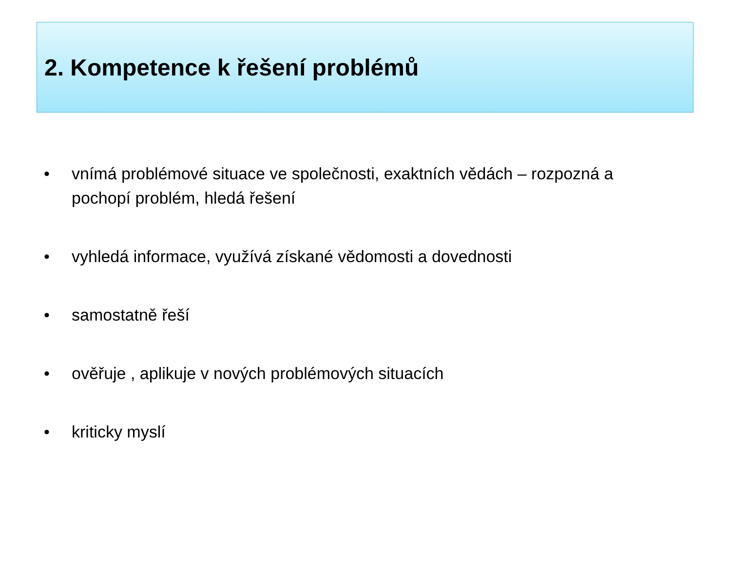2. Kompetence k řešení problémů
• vnímá problémové situace ve společnosti, exaktních vědách – rozpozná a pochopí problém, hledá řešení
• vyhledá informace, využívá získané vědomosti a dovednosti
• samostatně řeší
• ověřuje , aplikuje v nových problémových situacích
• kriticky myslí